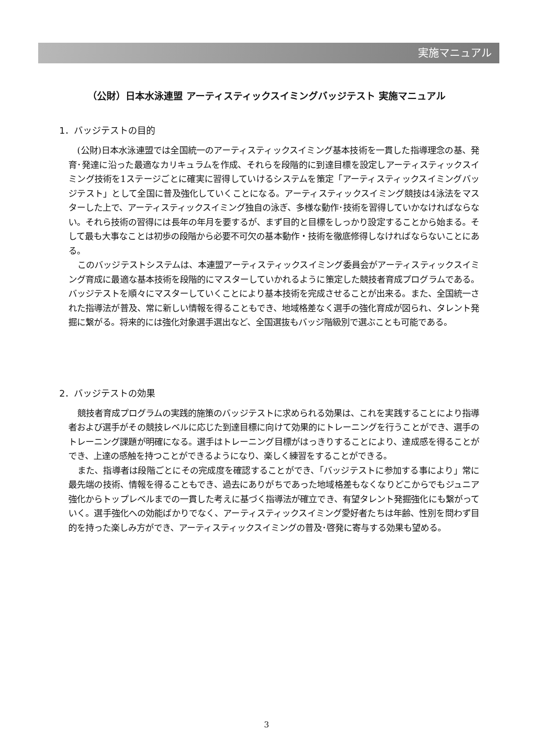実施マニュアル
（公財）日本水泳連盟 アーティスティックスイミングバッジテスト 実施マニュアル
1．バッジテストの目的
(公財)日本水泳連盟では全国統一のアーティスティックスイミング基本技術を一貫した指導理念の基、発育･発達に沿った最適なカリキュラムを作成、それらを段階的に到達目標を設定しアーティスティックスイミング技術を1ステージごとに確実に習得していけるシステムを策定「アーティスティックスイミングバッジテスト」として全国に普及強化していくことになる。アーティスティックスイミング競技は4泳法をマスターした上で、アーティスティックスイミング独自の泳ぎ、多様な動作･技術を習得していかなければならない。それら技術の習得には長年の年月を要するが、まず目的と目標をしっかり設定することから始まる。そして最も大事なことは初歩の段階から必要不可欠の基本動作・技術を徹底修得しなければならないことにある。
このバッジテストシステムは、本連盟アーティスティックスイミング委員会がアーティスティックスイミング育成に最適な基本技術を段階的にマスターしていかれるように策定した競技者育成プログラムである。バッジテストを順々にマスターしていくことにより基本技術を完成させることが出来る。また、全国統一された指導法が普及、常に新しい情報を得ることもでき、地域格差なく選手の強化育成が図られ、タレント発掘に繋がる。将来的には強化対象選手選出など、全国選抜もバッジ階級別で選ぶことも可能である。
2．バッジテストの効果
競技者育成プログラムの実践的施策のバッジテストに求められる効果は、これを実践することにより指導者および選手がその競技レベルに応じた到達目標に向けて効果的にトレーニングを行うことができ、選手のトレーニング課題が明確になる。選手はトレーニング目標がはっきりすることにより、達成感を得ることができ、上達の感触を持つことができるようになり、楽しく練習をすることができる。
また、指導者は段階ごとにその完成度を確認することができ、「バッジテストに参加する事により」常に最先端の技術、情報を得ることもでき、過去にありがちであった地域格差もなくなりどこからでもジュニア強化からトップレベルまでの一貫した考えに基づく指導法が確立でき、有望タレント発掘強化にも繋がっていく。選手強化への効能ばかりでなく、アーティスティックスイミング愛好者たちは年齢、性別を問わず目的を持った楽しみ方ができ、アーティスティックスイミングの普及･啓発に寄与する効果も望める。
3